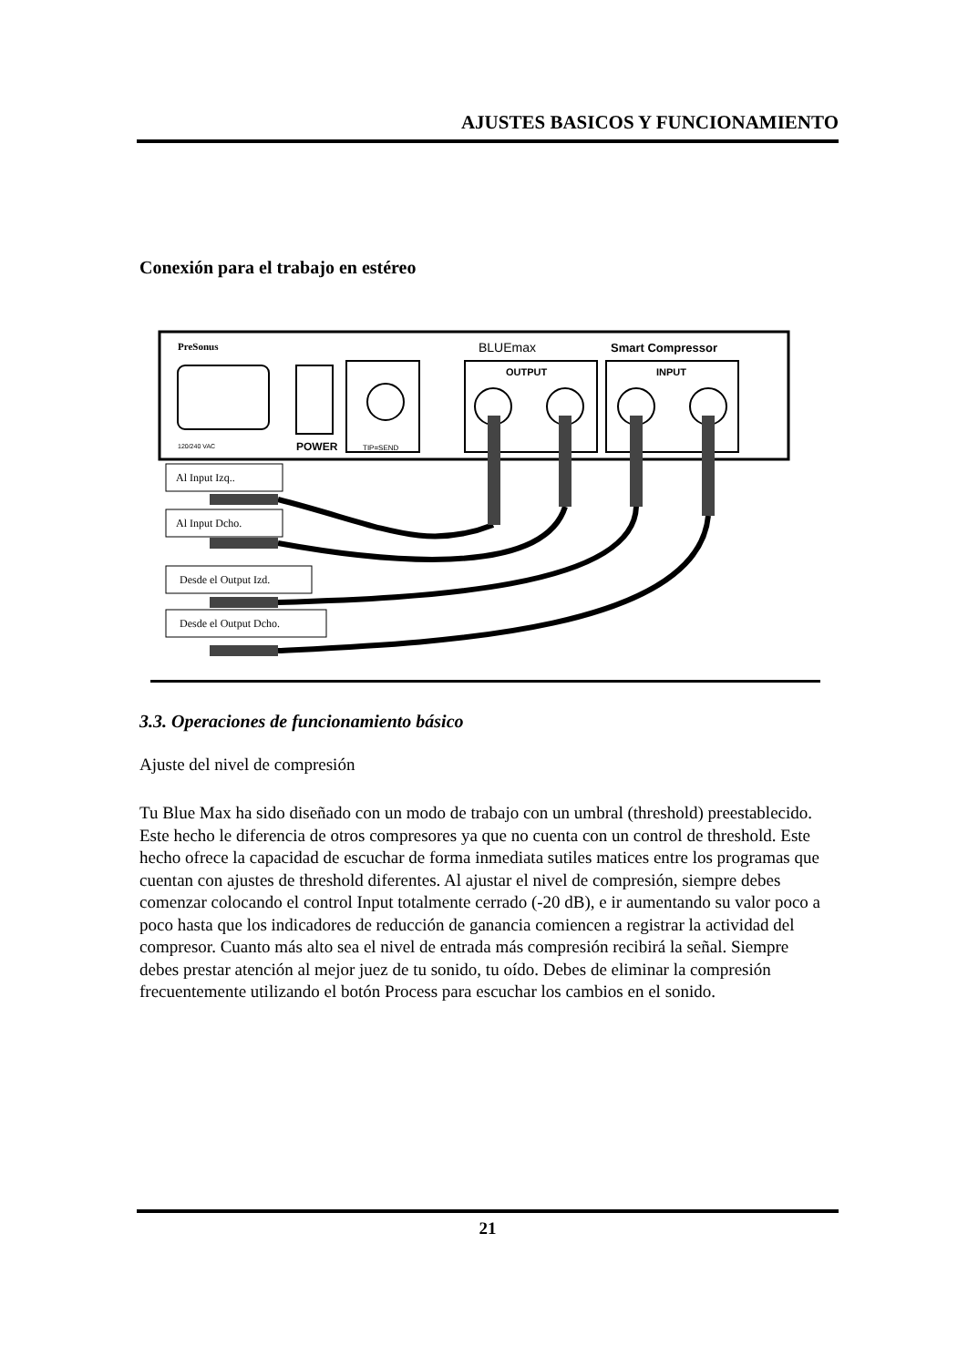AJUSTES BASICOS Y FUNCIONAMIENTO
Conexión para el trabajo en estéreo
PreSonus
BLUEmax
Smart Compressor
POWER
120/240 VAC
TIP=SEND
OUTPUT
INPUT
Al Input Izq..
Al Input Dcho.
Desde el Output Izd.
Desde el Output Dcho.
3.3. Operaciones de funcionamiento básico
Ajuste del nivel de compresión
Tu Blue Max ha sido diseñado con un modo de trabajo con un umbral (threshold) preestablecido. Este hecho le diferencia de otros compresores ya que no cuenta con un control de threshold. Este hecho ofrece la capacidad de escuchar de forma inmediata sutiles matices entre los programas que cuentan con ajustes de threshold diferentes. Al ajustar el nivel de compresión, siempre debes comenzar colocando el control Input totalmente cerrado (-20 dB), e ir aumentando su valor poco a poco hasta que los indicadores de reducción de ganancia comiencen a registrar la actividad del compresor. Cuanto más alto sea el nivel de entrada más compresión recibirá la señal. Siempre debes prestar atención al mejor juez de tu sonido, tu oído. Debes de eliminar la compresión frecuentemente utilizando el botón Process para escuchar los cambios en el sonido.
21